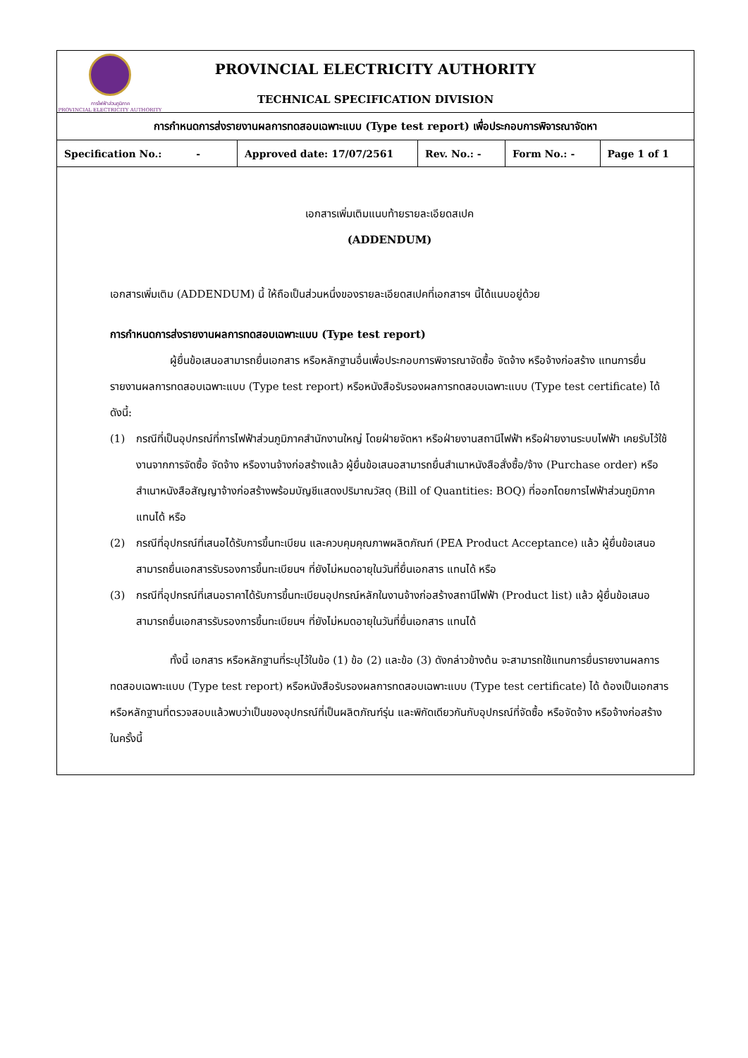การไฟฟ้าส่วนภูมิภาค
PROVINCIAL ELECTRICITY AUTHORITY
PROVINCIAL ELECTRICITY AUTHORITY
TECHNICAL SPECIFICATION DIVISION
การกำหนดการส่งรายงานผลการทดสอบเฉพาะแบบ (Type test report) เพื่อประกอบการพิจารณาจัดหา
| Specification No.: - | Approved date: 17/07/2561 | Rev. No.: - | Form No.: - | Page 1 of 1 |
เอกสารเพิ่มเติมแนบท้ายรายละเอียดสเปค
(ADDENDUM)
เอกสารเพิ่มเติม (ADDENDUM) นี้ ให้ถือเป็นส่วนหนึ่งของรายละเอียดสเปคที่เอกสารฯ นี้ได้แนบอยู่ด้วย
การกำหนดการส่งรายงานผลการทดสอบเฉพาะแบบ (Type test report)
ผู้ยื่นข้อเสนอสามารถยื่นเอกสาร หรือหลักฐานอื่นเพื่อประกอบการพิจารณาจัดซื้อ จัดจ้าง หรือจ้างก่อสร้าง แทนการยื่นรายงานผลการทดสอบเฉพาะแบบ (Type test report) หรือหนังสือรับรองผลการทดสอบเฉพาะแบบ (Type test certificate) ได้ ดังนี้:
(1) กรณีที่เป็นอุปกรณ์ที่การไฟฟ้าส่วนภูมิภาคสำนักงานใหญ่ โดยฝ่ายจัดหา หรือฝ่ายงานสถานีไฟฟ้า หรือฝ่ายงานระบบไฟฟ้า เคยรับไว้ใช้งานจากการจัดซื้อ จัดจ้าง หรืองานจ้างก่อสร้างแล้ว ผู้ยื่นข้อเสนอสามารถยื่นสำเนาหนังสือสั่งซื้อ/จ้าง (Purchase order) หรือสำเนาหนังสือสัญญาจ้างก่อสร้างพร้อมบัญชีแสดงปริมาณวัสดุ (Bill of Quantities: BOQ) ที่ออกโดยการไฟฟ้าส่วนภูมิภาค แทนได้ หรือ
(2) กรณีที่อุปกรณ์ที่เสนอได้รับการขึ้นทะเบียน และควบคุมคุณภาพผลิตภัณฑ์ (PEA Product Acceptance) แล้ว ผู้ยื่นข้อเสนอสามารถยื่นเอกสารรับรองการขึ้นทะเบียนฯ ที่ยังไม่หมดอายุในวันที่ยื่นเอกสาร แทนได้ หรือ
(3) กรณีที่อุปกรณ์ที่เสนอราคาได้รับการขึ้นทะเบียนอุปกรณ์หลักในงานจ้างก่อสร้างสถานีไฟฟ้า (Product list) แล้ว ผู้ยื่นข้อเสนอสามารถยื่นเอกสารรับรองการขึ้นทะเบียนฯ ที่ยังไม่หมดอายุในวันที่ยื่นเอกสาร แทนได้
ทั้งนี้ เอกสาร หรือหลักฐานที่ระบุไว้ในข้อ (1) ข้อ (2) และข้อ (3) ดังกล่าวข้างต้น จะสามารถใช้แทนการยื่นรายงานผลการทดสอบเฉพาะแบบ (Type test report) หรือหนังสือรับรองผลการทดสอบเฉพาะแบบ (Type test certificate) ได้ ต้องเป็นเอกสาร หรือหลักฐานที่ตรวจสอบแล้วพบว่าเป็นของอุปกรณ์ที่เป็นผลิตภัณฑ์รุ่น และพิกัดเดียวกันกับอุปกรณ์ที่จัดซื้อ หรือจัดจ้าง หรือจ้างก่อสร้างในครั้งนี้